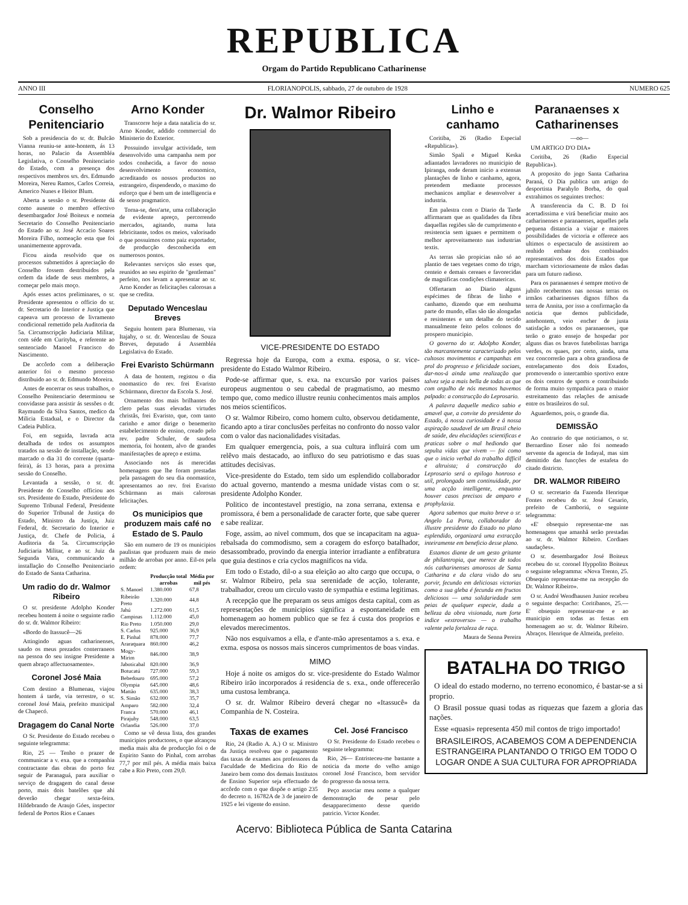REPUBLICA
Orgam do Partido Republicano Catharinense
ANNO III FLORIANOPOLIS, sabbado, 27 de outubro de 1928 NUMERO 625
Conselho Penitenciario
Sob a presidencia do sr. dr. Bulcão Vianna reuniu-se ante-hontem, ás 13 horas, no Palacio da Assembléa Legislativa, o Conselho Penitenciario do Estado, com a presença dos respectivos membros srs. drs. Edmundo Moreira, Nereu Ramos, Carlos Correia, Americo Nunes e Heitor Blum.
Aberta a sessão o sr. Presidente dá como ausente o membro effectivo desembargador José Boiteux e nomeia Secretario do Conselho Penitenciario do Estado ao sr. José Accacio Soares Moreira Filho, nomeação esta que foi unanimemente approvada.
Ficou ainda resolvido que os processos submettidos á apreciação do Conselho fossem destribuidos pela ordem da idade de seus membros, a começar pelo mais moço.
Após esses actos preliminares, o sr. Presidente apresentou o officio do sr. dr. Secretario do Interior e Justiça que capeava um processo de livramento condicional remettido pela Auditoria da 5a. Circumscripção Judiciaria Militar, com séde em Curityba, e referente ao sentenciado Manoel Francisco do Nascimento.
De accôrdo com a deliberação anterior foi o mesmo processo distribuido ao sr. dr. Edmundo Moreira.
Antes de encerrar os seus trabalhos, o Conselho Penitenciario determinou se convidasse para assistir ás sessões o dr. Raymundo da Silva Santos, medico da Milicia Estadual, e o Director da Cadeia Publica.
Foi, em seguida, lavrada acta detalhada de todos os assumptos tratados na sessão de installação, sendo marcado o dia 31 do corrente (quarta-feira), ás 13 horas, para a proxima sessão do Conselho.
Levantada a sessão, o sr. dr. Presidente do Conselho officiou aos srs. Presidente do Estado, Presidente do Supremo Tribunal Federal, Presidente do Superior Tribunal de Justiça do Estado, Ministro da Justiça, Juiz Federal, dr. Secretario do Interior e Justiça, dr. Chefe de Policia, á Auditoria da 5a. Circumscripção Judiciaria Militar, e ao sr. Juiz da Segunda Vara, communicando a installação do Conselho Penitenciario do Estado de Santa Catharina.
Um radio do dr. Walmor Ribeiro
O sr. presidente Adolpho Konder recebeu hontem á noite o seguinte radio do sr. dr. Walmor Ribeiro:
«Bordo do Itassucê—26
Attingindo aguas catharinenses, saudo os meus prezados conterraneos na pessoa do seu insigne Presidente a quem abraço affectuosamente».
Coronel José Maia
Com destino a Blumenau, viajou hontem á tarde, via terrestre, o sr. coronel José Maia, prefeito municipal de Chapecó.
Dragagem do Canal Norte
O Sr. Presidente do Estado recebeu o seguinte telegramma:
Rio, 25 — Tenho o prazer de communicar a v. exa. que a companhia contractante das obras do porto fez seguir de Paranaguá, para auxiliar o serviço de dragagem do canal desse porto, mais dois batelões que ahi deverão chegar sexta-feira. Hildebrando de Araujo Góes, inspector federal de Portos Rios e Canaes
Arno Konder
Transcorre hoje a data natalicia do sr. Arno Konder, addido commercial do Ministerio do Exterior.
Possuindo invulgar actividade, tem desenvolvido uma campanha nem por todos conhecida, a favor do nosso desenvolvimento economico, acreditando os nossos productos no estrangeiro, dispendendo, o maximo do esforço que é bem um de intelligencia e de senso pragmatico.
Torna-se, dess'arte, uma collaboração de evidente apreço, percorrendo mercados, agitando, numa luta febricitante, todos os meios, valorisado o que possuimos como paiz exportador, de producção desconhecida em numerosos pontos.
Relevantes serviços são esses que, reunidos ao seu espirito de "gentleman" perfeito, nos levam a apresentar ao sr. Arno Konder as felicitações calorosas a que se credita.
Deputado Wenceslau Breves
Seguiu hontem para Blumenau, via Itajahy, o sr. dr. Wenceslau de Souza Breves, deputado á Assembléa Legislativa do Estado.
Frei Evaristo Schürmann
A data de hontem, registou o dia onomastico do rev. frei Evaristo Schürmann, director da Escola S. José.
Ornamento dos mais brilhantes do clero pelas suas elevadas virtudes christãs, frei Evaristo, que, com tanto carinho e amor dirige o benemerito estabelecimento de ensino, creado pelo rev. padre Schuler, de saudosa memoria, foi hontem, alvo de grandes manifestações de apreço e estima.
Associando nos ás merecidas homenagens que lhe foram prestadas pela passagem do seu dia onomastico, apresentamos ao rev. frei Evaristo Schürmann as mais calorosas felicitações.
Os municipios que produzem mais café no Estado de S. Paulo
São em numero de 19 os municipios paulistas que produzem mais de meio milhão de arrobas por anno. Eil-os pela ordem:
| | Producção total arrobas | Média por mil pés |
| --- | --- | --- |
| S. Manoel | 1.380.000 | 67,8 |
| Ribeirão Preto | 1.320.000 | 44,8 |
| Jahú | 1.272.000 | 61,5 |
| Campinas | 1.112.000 | 45,0 |
| Rio Preto | 1.050.000 | 29,0 |
| S. Carlos | 925.000 | 36,9 |
| E. Pinhal | 878.000 | 77,7 |
| Araraquara | 860.000 | 46,2 |
| Mogy-Mirim | 846.000 | 38,9 |
| Jaboticabal | 820.000 | 36,9 |
| Botucatú | 727.000 | 59,3 |
| Bebedouro | 695.000 | 57,2 |
| Olympia | 645.000 | 48,6 |
| Mattão | 635.000 | 38,3 |
| S. Simão | 632.000 | 35,7 |
| Amparo | 582.000 | 32,4 |
| Franca | 570.000 | 46,1 |
| Pirajuhy | 548.000 | 63,5 |
| Orlandia | 526.000 | 37,0 |
Como se vê dessa lista, dos grandes municipios productores, o que alcançou media mais alta de producção foi o de Espirito Santo do Pinhal, com arrobas 77,7 por mil pés. A média mais baixa cabe a Rio Preto, com 29,0.
Dr. Walmor Ribeiro
VICE-PRESIDENTE DO ESTADO
Regressa hoje da Europa, com a exma. esposa, o sr. vice-presidente do Estado Walmor Ribeiro.
Pode-se affirmar que, s. exa. na excursão por varios paises europeus augmentou o seu cabedal de pragmatismo, ao mesmo tempo que, como medico illustre reuniu conhecimentos mais amplos nos meios scientificos.
O sr. Walmor Ribeiro, como homem culto, observou detidamente, ficando apto a tirar conclusões perfeitas no confronto do nosso valor com o valor das nacionalidades visitadas.
Em qualquer emergencia, pois, a sua cultura influirá com um relêvo mais destacado, ao influxo do seu patriotismo e das suas attitudes decisivas.
Vice-presidente do Estado, tem sido um esplendido collaborador do actual governo, mantendo a mesma unidade vistas com o sr. presidente Adolpho Konder.
Politico de incontestavel prestigio, na zona serrana, extensa e promissora, é bem a personalidade de caracter forte, que sabe querer e sabe realizar.
Foge, assim, ao nivel commum, dos que se incapacitam na agua-rebalsada do commodismo, sem a coragem do esforço batalhador, desassombrado, provindo da energia interior irradiante a enfibratura que guia destinos e cria cyclos magnificos na vida.
Em todo o Estado, dil-o a sua eleição ao alto cargo que occupa, o sr. Walmor Ribeiro, pela sua serenidade de acção, tolerante, trabalhador, creou um circulo vasto de sympathia e estima legitimas.
A recepção que lhe preparam os seus amigos desta capital, com as representações de municipios significa a espontaneidade em homenagem ao homem publico que se fez á custa dos proprios e elevados merecimentos.
Não nos esquivamos a ella, e d'ante-mão apresentamos a s. exa. e exma. esposa os nossos mais sinceros cumprimentos de boas vindas.
MIMO
Hoje á noite os amigos do sr. vice-presidente do Estado Walmor Ribeiro irão incorporados á residencia de s. exa., onde offerecerão uma custosa lembrança.
O sr. dr. Walmor Ribeiro deverá chegar no «Itassucê» da Companhia de N. Costeira.
Taxas de exames
Rio, 24 (Radio A. A.) O sr. Ministro da Justiça resolveu que o pagamento das taxas de exames aos professores da Faculdade de Medicina do Rio de Janeiro bem como dos demais Institutos de Ensino Superior seja effectuado de accôrdo com o que dispõe o artigo 235 do decreto n. 16782A de 3 de janeiro de 1925 e lei vigente do ensino.
Cel. José Francisco
O Sr. Presidente do Estado recebeu o seguinte telegramma:
Rio, 26— Entristeceu-me bastante a noticia da morte do velho amigo coronel José Francisco, bom servidor do progresso da nossa terra.
Peço associar meu nome a qualquer demonstração de pesar pelo desapparecimento desse querido patricio. Victor Konder.
Linho e canhamo
Coritiba, 26 (Radio Especial «Republica»).
Simão Spali e Miguel Keska adiantados lavradores no municipio de Ipiranga, onde deram inicio a extensas plantações de linho e canhamo, agora, pretendem mediante processos mechanicos ampliar e desenvolver a industria.
Em palestra com o Diario da Tarde affirmaram que as qualidades da fibra daquellas regiões são de cumprimento e resistencia sem iguaes e permittem o melhor aproveitamento nas industrias textis.
As terras são propicias não só ao plantio de taes vegetaes como do trigo, centeio e demais cereaes e favorecidas de magnificas condições climatericas.
Offertaram ao Diario alguns espécimes de fibras de linho e canhamo, dizendo que em nenhuma parte do mundo, ellas são tão alongadas e resistentes e um detalhe do tecido manualmente feito pelos colonos do prospero municipio.
O governo do sr. Adolpho Konder, tão marcantemente caracterizado pelos cultosos movimentos e campanhas em prol do progresso e felicidade sociaes, dar-nos-á ainda uma realização que talvez seja a mais bella de todas as que com orgulho de nós mesmos havemos palpado: a construcção do Leprosario.
A palavra daquelle medico sabio e amavel que, a convite do presidente do Estado, á nossa curiosidade e á nossa aspiração saudavel de um Brasil cheio de saúde, deu elucidações scientificas e praticas sobre o mal hediondo que sepulta vidas que vivem — foi como que o inicio verbal do trabalho difficil e altruista; á construcção do Leprosario será o epilogo honroso e util, prolongado sem continuidade, por uma acção intelligente, enquanto houver casos precisos de amparo e prophylaxia.
Agora sabemos que muito breve o sr. Angelo La Porta, collaborador do illustre presidente do Estado no plano esplendido, organizará uma extracção inteiramente em beneficio desse plano.
Estamos diante de um gesto gritante de philantropia, que merece de todos nós catharinenses amorosos de Santa Catharina e da clara visão do seu porvir, fecundo em deliciosas victorias como a sua gleba é fecunda em fructos deliciosos — uma solidariedade sem peias de qualquer especie, dada a belleza da obra visionada, num forte indice «extroverso» — o trabalho valente pela fortaleza de raça.
Maura de Senna Pereira
Paranaenses x Catharinenses
—oo—
UM ARTIGO D'O DIA»
Coritiba, 26 (Radio Especial Republica»).
A proposito do jogo Santa Catharina Paraná, O Dia publica um artigo do desportista Parahylo Borba, do qual extrahimos os seguintes trechos:
A transferencia da C. B. D foi acertadissima e virá beneficiar muito aos catharinenses e paranaenses, aquelles pela pequena distancia a viajar e maiores possibilidades de victoria e offerece aos ultimos o espectaculo de assistirem ao renhido embate dos combinados representativos dos dois Estados que marcham victoriosamente de mãos dadas para um futuro radioso.
Para os paranaenses é sempre motivo de jubilo recebermos nas nossas terras os irmãos catharinenses dignos filhos da terra de Annita, por isso a confirmação da noticia que demos publicidade, antehontem, veio encher de justa satisfação a todos os paranaenses, que terão o grato ensejo de hospedar por alguns dias os bravos futebolistas barriga verdes, os quaes, por certo, ainda, uma vez concorrerão para a obra grandiosa de entrelaçamento dos dois Estados, promovendo o intercambio sportivo entre os dois centros de sports e contribuindo de forma muito sympathica para o maior estreitamento das relações de amisade entre os brasileiros do sul.
Aguardemos, pois, o grande dia.
DEMISSÃO
Ao contrario do que noticiamos, o sr. Bernardino Eoser não foi nomeado servente da agencia de Indayal, mas sim demittido das funcções de estafeta do citado districto.
DR. WALMOR RIBEIRO
O sr. secretario da Fazenda Henrique Fontes recebeu do sr. José Cesario, prefeito de Camboriú, o seguinte telegramma:
«E' obsequio representar-me nas homenagens que amanhã serão prestadas ao sr. dr. Walmor Ribeiro. Cordiaes saudações».
O sr. desembargador José Boiteux recebeu do sr. coronel Hyppolito Boiteux o seguinte telegramma: «Nova Trento, 25. Obsequio representar-me na recepção do Dr. Walmor Ribeiro».
O sr. André Wendhausen Junior recebeu o seguinte despacho: Coritibanos, 25.— E' obsequio representar-me e ao municipio em todas as festas em homenagem ao sr. dr. Walmor Ribeiro. Abraços. Henrique de Almeida, prefeito.
BATALHA DO TRIGO
O ideal do estado moderno, no terreno economico, é bastar-se a si proprio.
O Brasil possue quasi todas as riquezas que fazem a gloria das nações.
Esse «quasi» representa 450 mil contos de trigo importado!
BRASILEIROS, ACABEMOS COM A DEPENDENCIA ESTRANGEIRA PLANTANDO O TRIGO EM TODO O LOGAR ONDE A SUA CULTURA FOR APROPRIADA
Acervo: Biblioteca Pública de Santa Catarina